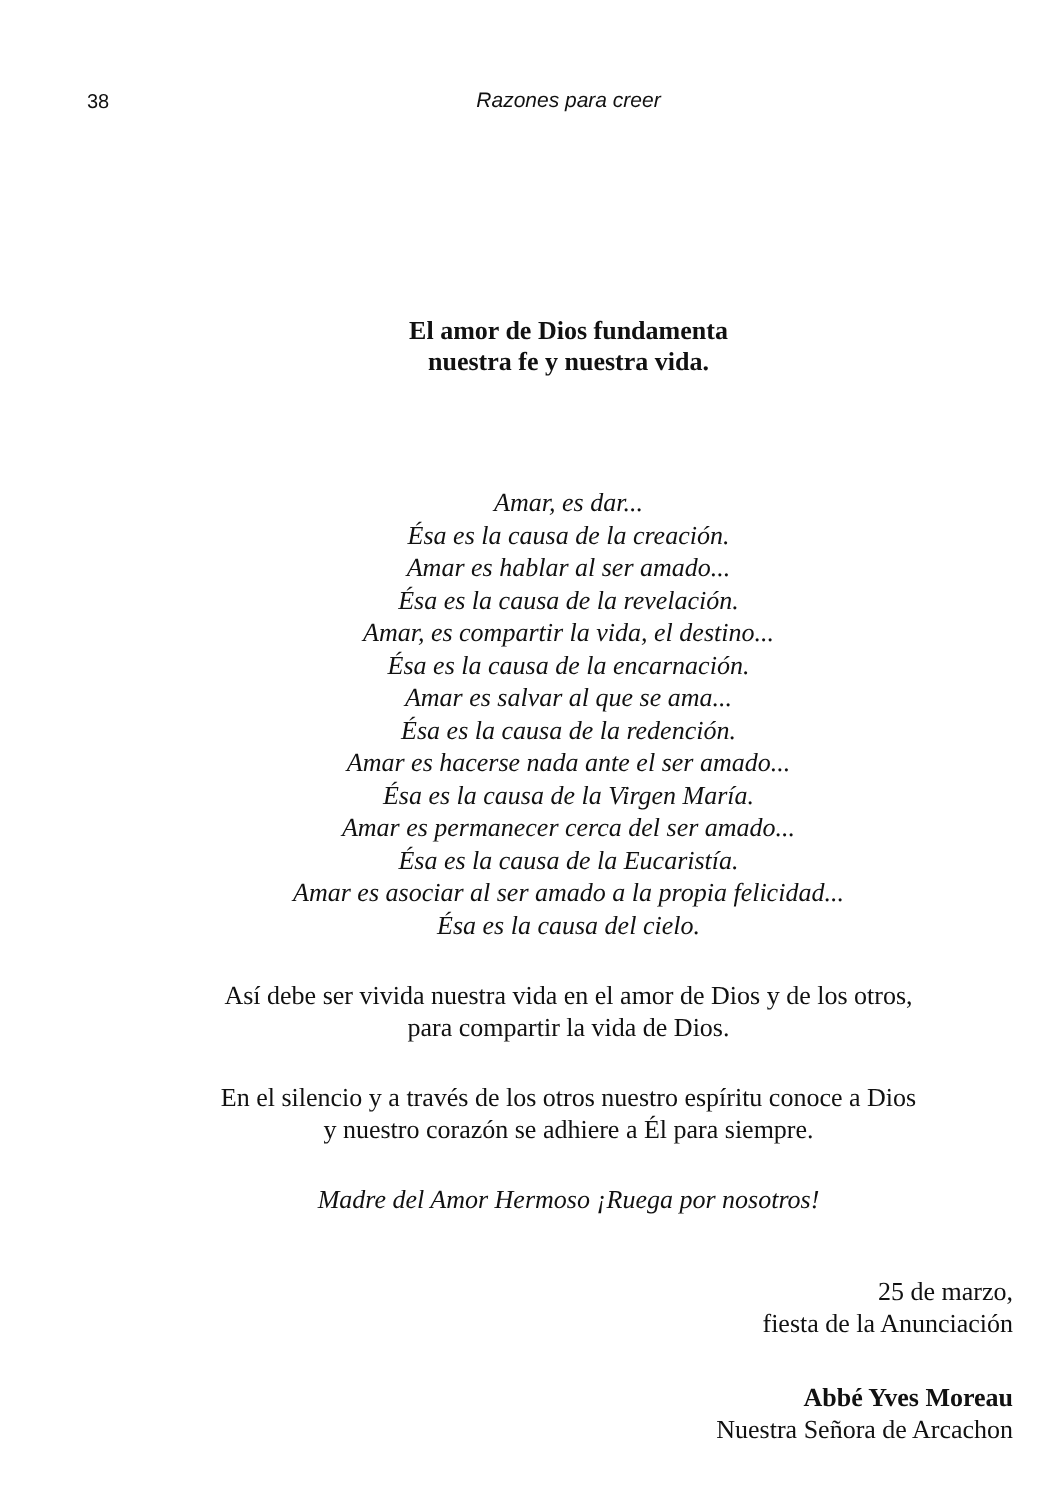38
Razones para creer
El amor de Dios fundamenta
nuestra fe y nuestra vida.
Amar, es dar...
Ésa es la causa de la creación.
Amar es hablar al ser amado...
Ésa es la causa de la revelación.
Amar, es compartir la vida, el destino...
Ésa es la causa de la encarnación.
Amar es salvar al que se ama...
Ésa es la causa de la redención.
Amar es hacerse nada ante el ser amado...
Ésa es la causa de la Virgen María.
Amar es permanecer cerca del ser amado...
Ésa es la causa de la Eucaristía.
Amar es asociar al ser amado a la propia felicidad...
Ésa es la causa del cielo.
Así debe ser vivida nuestra vida en el amor de Dios y de los otros,
para compartir la vida de Dios.
En el silencio y a través de los otros nuestro espíritu conoce a Dios
y nuestro corazón se adhiere a Él para siempre.
Madre del Amor Hermoso ¡Ruega por nosotros!
25 de marzo,
fiesta de la Anunciación
Abbé Yves Moreau
Nuestra Señora de Arcachon